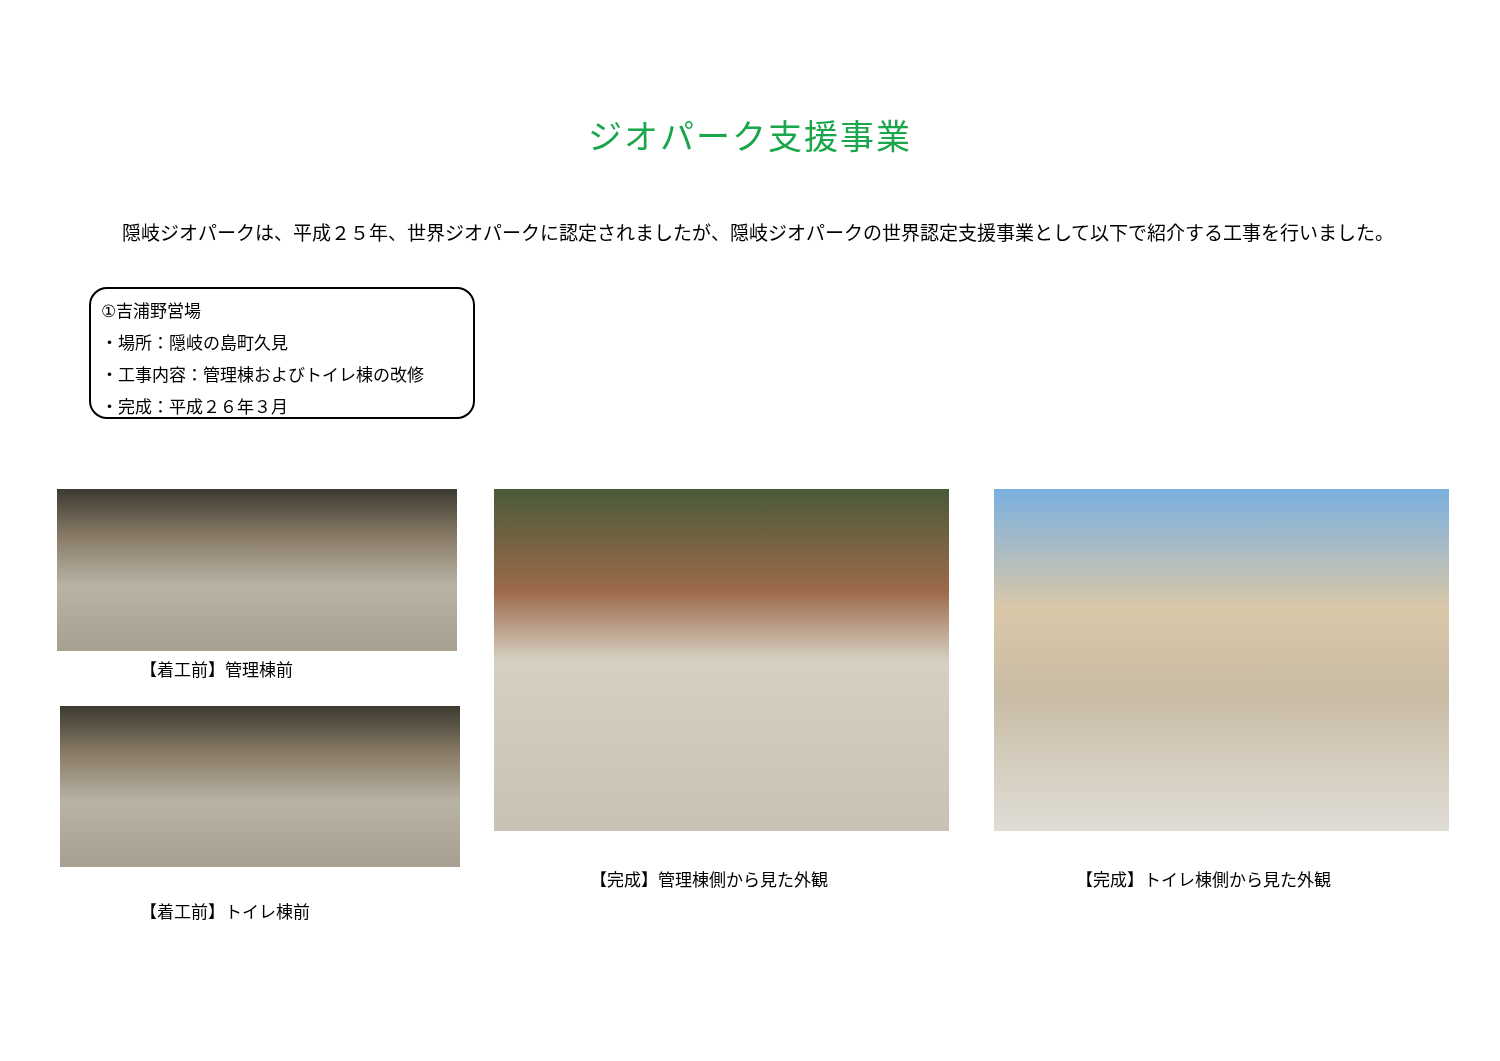ジオパーク支援事業
隠岐ジオパークは、平成２５年、世界ジオパークに認定されましたが、隠岐ジオパークの世界認定支援事業として以下で紹介する工事を行いました。
①吉浦野営場
・場所：隠岐の島町久見
・工事内容：管理棟およびトイレ棟の改修
・完成：平成２６年３月
【着工前】管理棟前
【着工前】トイレ棟前
【完成】管理棟側から見た外観 【完成】トイレ棟側から見た外観